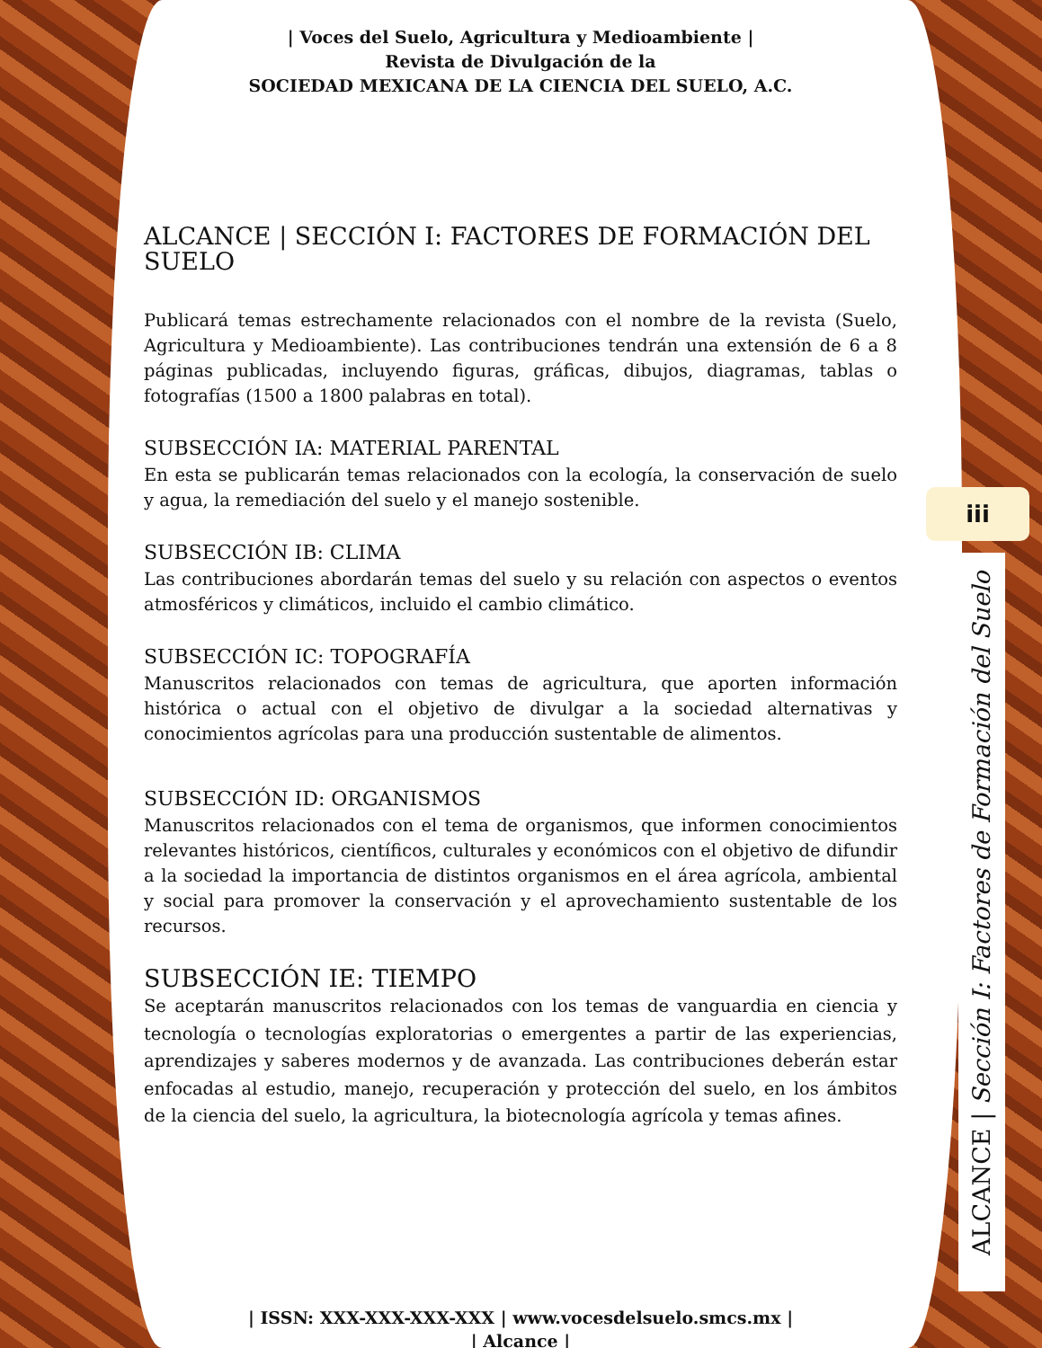| Voces del Suelo, Agricultura y Medioambiente |
Revista de Divulgación de la
SOCIEDAD MEXICANA DE LA CIENCIA DEL SUELO, A.C.
ALCANCE | SECCIÓN I: FACTORES DE FORMACIÓN DEL SUELO
Publicará temas estrechamente relacionados con el nombre de la revista (Suelo, Agricultura y Medioambiente). Las contribuciones tendrán una extensión de 6 a 8 páginas publicadas, incluyendo figuras, gráficas, dibujos, diagramas, tablas o fotografías (1500 a 1800 palabras en total).
SUBSECCIÓN IA: MATERIAL PARENTAL
En esta se publicarán temas relacionados con la ecología, la conservación de suelo y agua, la remediación del suelo y el manejo sostenible.
SUBSECCIÓN IB: CLIMA
Las contribuciones abordarán temas del suelo y su relación con aspectos o eventos atmosféricos y climáticos, incluido el cambio climático.
SUBSECCIÓN IC: TOPOGRAFÍA
Manuscritos relacionados con temas de agricultura, que aporten información histórica o actual con el objetivo de divulgar a la sociedad alternativas y conocimientos agrícolas para una producción sustentable de alimentos.
SUBSECCIÓN ID: ORGANISMOS
Manuscritos relacionados con el tema de organismos, que informen conocimientos relevantes históricos, científicos, culturales y económicos con el objetivo de difundir a la sociedad la importancia de distintos organismos en el área agrícola, ambiental y social para promover la conservación y el aprovechamiento sustentable de los recursos.
SUBSECCIÓN IE: TIEMPO
Se aceptarán manuscritos relacionados con los temas de vanguardia en ciencia y tecnología o tecnologías exploratorias o emergentes a partir de las experiencias, aprendizajes y saberes modernos y de avanzada. Las contribuciones deberán estar enfocadas al estudio, manejo, recuperación y protección del suelo, en los ámbitos de la ciencia del suelo, la agricultura, la biotecnología agrícola y temas afines.
| ISSN: XXX-XXX-XXX-XXX | www.vocesdelsuelo.smcs.mx |
| Alcance |
iii
ALCANCE | Sección I: Factores de Formación del Suelo